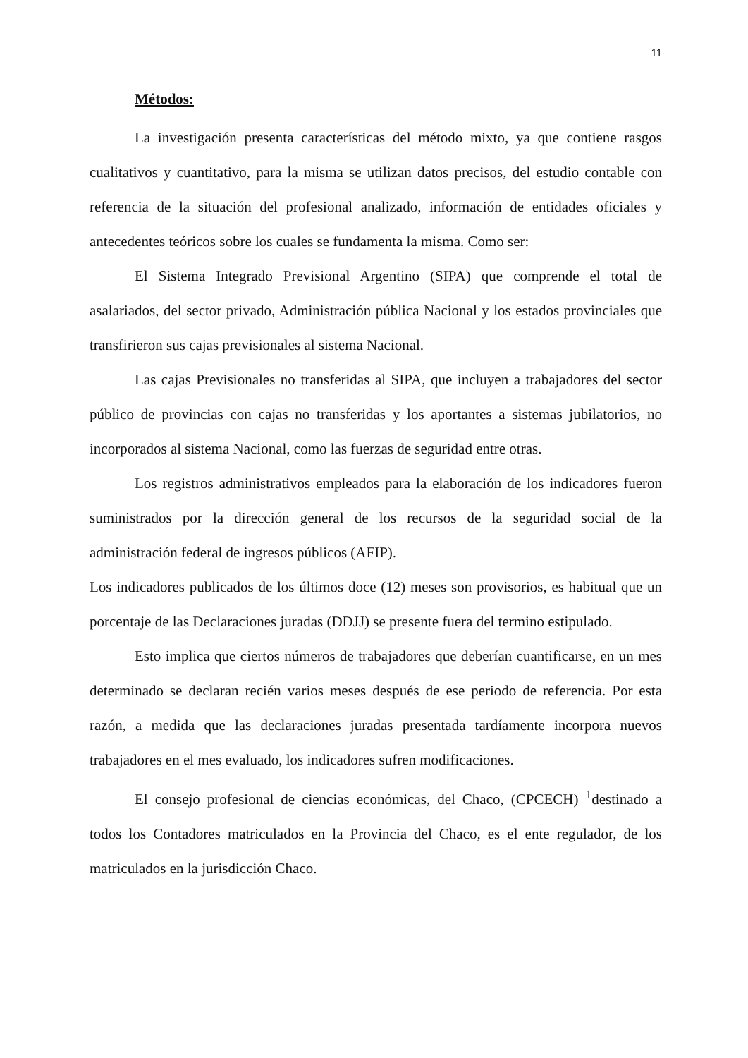11
Métodos:
La investigación presenta características del método mixto, ya que contiene rasgos cualitativos y cuantitativo, para la misma se utilizan datos precisos, del estudio contable con referencia de la situación del profesional analizado, información de entidades oficiales y antecedentes teóricos sobre los cuales se fundamenta la misma. Como ser:
El Sistema Integrado Previsional Argentino (SIPA) que comprende el total de asalariados, del sector privado, Administración pública Nacional y los estados provinciales que transfirieron sus cajas previsionales al sistema Nacional.
Las cajas Previsionales no transferidas al SIPA, que incluyen a trabajadores del sector público de provincias con cajas no transferidas y los aportantes a sistemas jubilatorios, no incorporados al sistema Nacional, como las fuerzas de seguridad entre otras.
Los registros administrativos empleados para la elaboración de los indicadores fueron suministrados por la dirección general de los recursos de la seguridad social de la administración federal de ingresos públicos (AFIP).
Los indicadores publicados de los últimos doce (12) meses son provisorios, es habitual que un porcentaje de las Declaraciones juradas (DDJJ) se presente fuera del termino estipulado.
Esto implica que ciertos números de trabajadores que deberían cuantificarse, en un mes determinado se declaran recién varios meses después de ese periodo de referencia. Por esta razón, a medida que las declaraciones juradas presentada tardíamente incorpora nuevos trabajadores en el mes evaluado, los indicadores sufren modificaciones.
El consejo profesional de ciencias económicas, del Chaco, (CPCECH) <sup>1</sup>destinado a todos los Contadores matriculados en la Provincia del Chaco, es el ente regulador, de los matriculados en la jurisdicción Chaco.